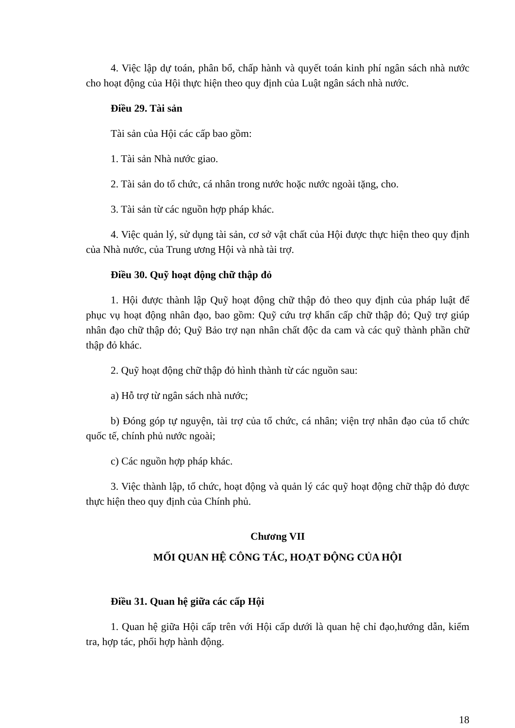4. Việc lập dự toán, phân bổ, chấp hành và quyết toán kinh phí ngân sách nhà nước cho hoạt động của Hội thực hiện theo quy định của Luật ngân sách nhà nước.
Điều 29. Tài sản
Tài sản của Hội các cấp bao gồm:
1. Tài sản Nhà nước giao.
2. Tài sản do tổ chức, cá nhân trong nước hoặc nước ngoài tặng, cho.
3. Tài sản từ các nguồn hợp pháp khác.
4. Việc quản lý, sử dụng tài sản, cơ sở vật chất của Hội được thực hiện theo quy định của Nhà nước, của Trung ương Hội và nhà tài trợ.
Điều 30. Quỹ hoạt động chữ thập đỏ
1. Hội được thành lập Quỹ hoạt động chữ thập đỏ theo quy định của pháp luật để phục vụ hoạt động nhân đạo, bao gồm: Quỹ cứu trợ khẩn cấp chữ thập đỏ; Quỹ trợ giúp nhân đạo chữ thập đỏ; Quỹ Bảo trợ nạn nhân chất độc da cam và các quỹ thành phần chữ thập đỏ khác.
2. Quỹ hoạt động chữ thập đỏ hình thành từ các nguồn sau:
a) Hỗ trợ từ ngân sách nhà nước;
b) Đóng góp tự nguyện, tài trợ của tổ chức, cá nhân; viện trợ nhân đạo của tổ chức quốc tế, chính phủ nước ngoài;
c) Các nguồn hợp pháp khác.
3. Việc thành lập, tổ chức, hoạt động và quản lý các quỹ hoạt động chữ thập đỏ được thực hiện theo quy định của Chính phủ.
Chương VII
MỐI QUAN HỆ CÔNG TÁC, HOẠT ĐỘNG CỦA HỘI
Điều 31. Quan hệ giữa các cấp Hội
1. Quan hệ giữa Hội cấp trên với Hội cấp dưới là quan hệ chỉ đạo,hướng dẫn, kiểm tra, hợp tác, phối hợp hành động.
18